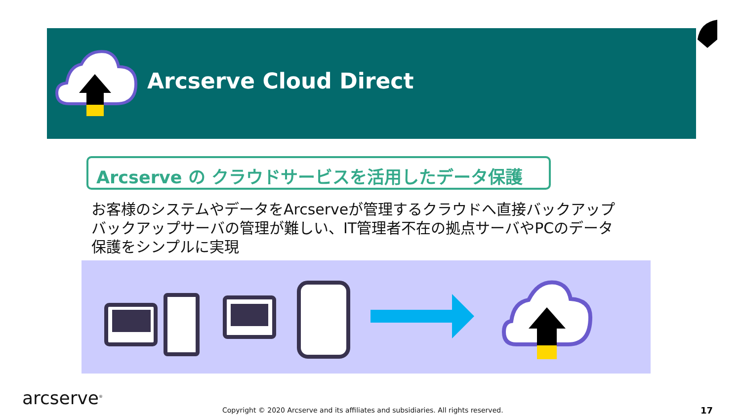Arcserve Cloud Direct
Arcserve の クラウドサービスを活用したデータ保護
お客様のシステムやデータをArcserveが管理するクラウドへ直接バックアップ
バックアップサーバの管理が難しい、IT管理者不在の拠点サーバやPCのデータ
保護をシンプルに実現
arcserve<sup>®</sup>
Copyright © 2020 Arcserve and its affiliates and subsidiaries. All rights reserved.
17